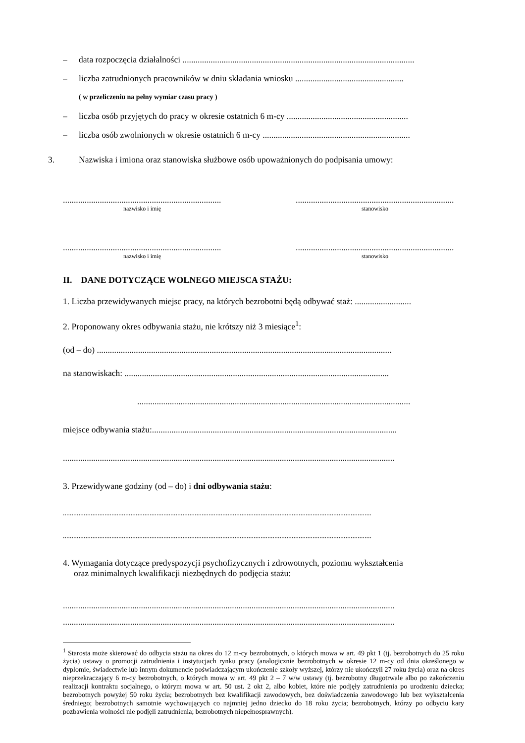– data rozpoczęcia działalności ...........................................................................................................
– liczba zatrudnionych pracowników w dniu składania wniosku ..................................................
( w przeliczeniu na pełny wymiar czasu pracy )
– liczba osób przyjętych do pracy w okresie ostatnich 6 m-cy ........................................................
– liczba osób zwolnionych w okresie ostatnich 6 m-cy ....................................................................
3. Nazwiska i imiona oraz stanowiska służbowe osób upoważnionych do podpisania umowy:
............................................................................
nazwisko i imię
............................................................................
stanowisko
............................................................................
nazwisko i imię
............................................................................
stanowisko
II. DANE DOTYCZĄCE WOLNEGO MIEJSCA STAŻU:
1. Liczba przewidywanych miejsc pracy, na których bezrobotni będą odbywać staż: ..........................
2. Proponowany okres odbywania stażu, nie krótszy niż 3 miesiące<sup>1</sup>:
(od – do) ........................................................................................................................................
na stanowiskach: ..........................................................................................................................
..............................................................................................................................
miejsce odbywania stażu:.................................................................................................................
.........................................................................................................................................................
3. Przewidywane godziny (od – do) i dni odbywania stażu:
..................................................................................................................................................................................
..................................................................................................................................................................................
4. Wymagania dotyczące predyspozycji psychofizycznych i zdrowotnych, poziomu wykształcenia
oraz minimalnych kwalifikacji niezbędnych do podjęcia stażu:
.........................................................................................................................................................
.........................................................................................................................................................
<sup>1</sup> Starosta może skierować do odbycia stażu na okres do 12 m-cy bezrobotnych, o których mowa w art. 49 pkt 1 (tj. bezrobotnych do 25 roku życia) ustawy o promocji zatrudnienia i instytucjach rynku pracy (analogicznie bezrobotnych w okresie 12 m-cy od dnia określonego w dyplomie, świadectwie lub innym dokumencie poświadczającym ukończenie szkoły wyższej, którzy nie ukończyli 27 roku życia) oraz na okres nieprzekraczający 6 m-cy bezrobotnych, o których mowa w art. 49 pkt 2 – 7 w/w ustawy (tj. bezrobotny długotrwale albo po zakończeniu realizacji kontraktu socjalnego, o którym mowa w art. 50 ust. 2 okt 2, albo kobiet, które nie podjęły zatrudnienia po urodzeniu dziecka; bezrobotnych powyżej 50 roku życia; bezrobotnych bez kwalifikacji zawodowych, bez doświadczenia zawodowego lub bez wykształcenia średniego; bezrobotnych samotnie wychowujących co najmniej jedno dziecko do 18 roku życia; bezrobotnych, którzy po odbyciu kary pozbawienia wolności nie podjęli zatrudnienia; bezrobotnych niepełnosprawnych).